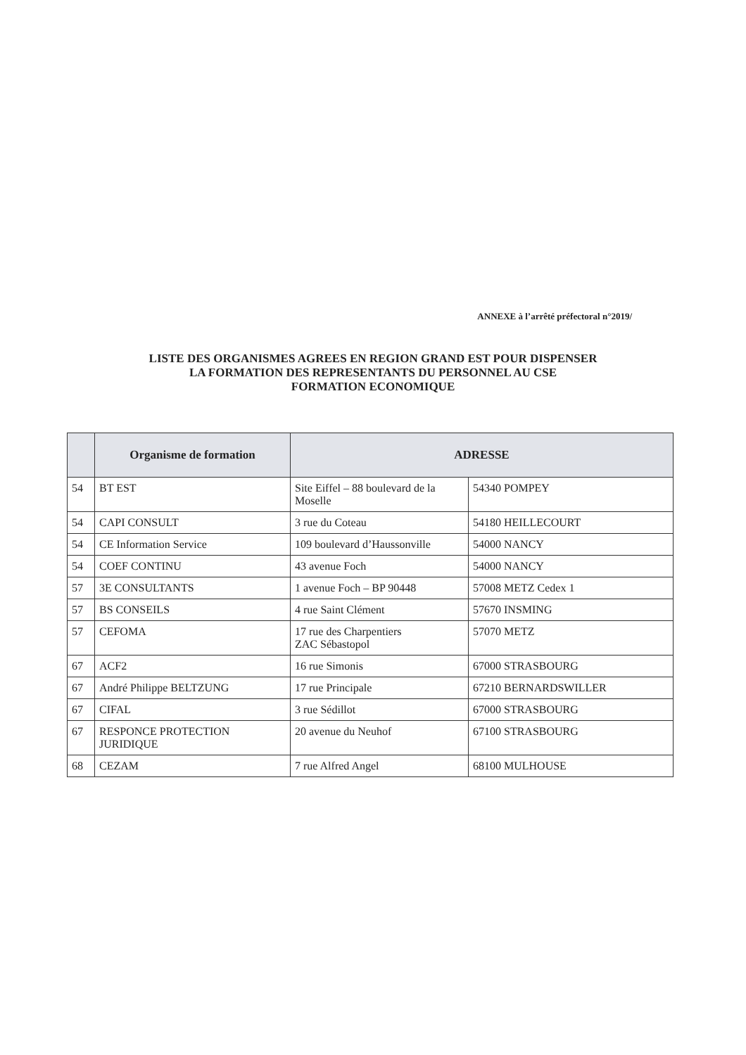ANNEXE à l’arrêté préfectoral n°2019/
LISTE DES ORGANISMES AGREES EN REGION GRAND EST POUR DISPENSER
LA FORMATION DES REPRESENTANTS DU PERSONNEL AU CSE
FORMATION ECONOMIQUE
| | Organisme de formation | ADRESSE | |
| --- | --- | --- | --- |
| 54 | BT EST | Site Eiffel – 88 boulevard de la Moselle | 54340 POMPEY |
| 54 | CAPI CONSULT | 3 rue du Coteau | 54180 HEILLECOURT |
| 54 | CE Information Service | 109 boulevard d’Haussonville | 54000 NANCY |
| 54 | COEF CONTINU | 43 avenue Foch | 54000 NANCY |
| 57 | 3E CONSULTANTS | 1 avenue Foch – BP 90448 | 57008 METZ Cedex 1 |
| 57 | BS CONSEILS | 4 rue Saint Clément | 57670 INSMING |
| 57 | CEFOMA | 17 rue des Charpentiers ZAC Sébastopol | 57070 METZ |
| 67 | ACF2 | 16 rue Simonis | 67000 STRASBOURG |
| 67 | André Philippe BELTZUNG | 17 rue Principale | 67210 BERNARDSWILLER |
| 67 | CIFAL | 3 rue Sédillot | 67000 STRASBOURG |
| 67 | RESPONCE PROTECTION JURIDIQUE | 20 avenue du Neuhof | 67100 STRASBOURG |
| 68 | CEZAM | 7 rue Alfred Angel | 68100 MULHOUSE |